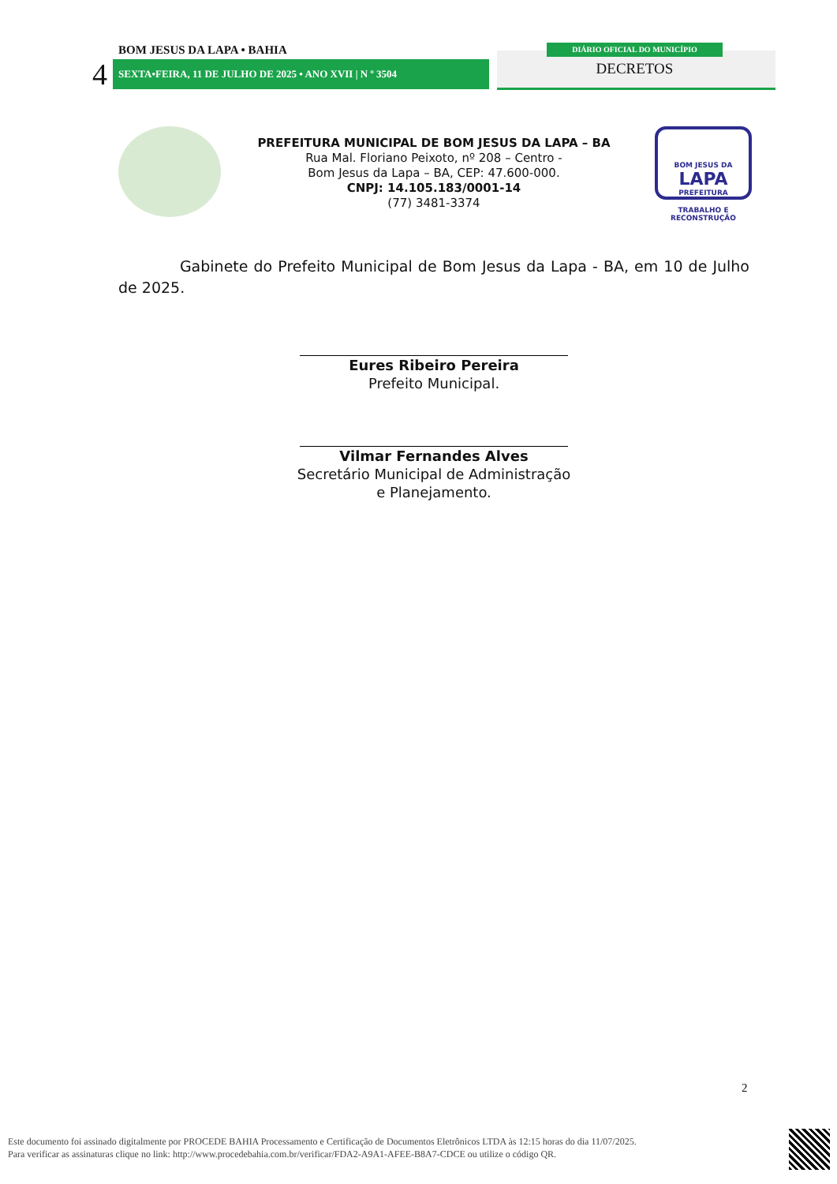BOM JESUS DA LAPA • BAHIA DIÁRIO OFICIAL DO MUNICÍPIO
4 SEXTA•FEIRA, 11 DE JULHO DE 2025 • ANO XVII | N º 3504 DECRETOS
PREFEITURA MUNICIPAL DE BOM JESUS DA LAPA – BA
Rua Mal. Floriano Peixoto, nº 208 – Centro -
Bom Jesus da Lapa – BA, CEP: 47.600-000.
CNPJ: 14.105.183/0001-14
(77) 3481-3374
BOM JESUS DA
LAPA
PREFEITURA
TRABALHO E
RECONSTRUÇÃO
Gabinete do Prefeito Municipal de Bom Jesus da Lapa - BA, em 10 de Julho de 2025.
Eures Ribeiro Pereira
Prefeito Municipal.
Vilmar Fernandes Alves
Secretário Municipal de Administração
e Planejamento.
2
Este documento foi assinado digitalmente por PROCEDE BAHIA Processamento e Certificação de Documentos Eletrônicos LTDA às 12:15 horas do dia 11/07/2025.
Para verificar as assinaturas clique no link: http://www.procedebahia.com.br/verificar/FDA2-A9A1-AFEE-B8A7-CDCE ou utilize o código QR.